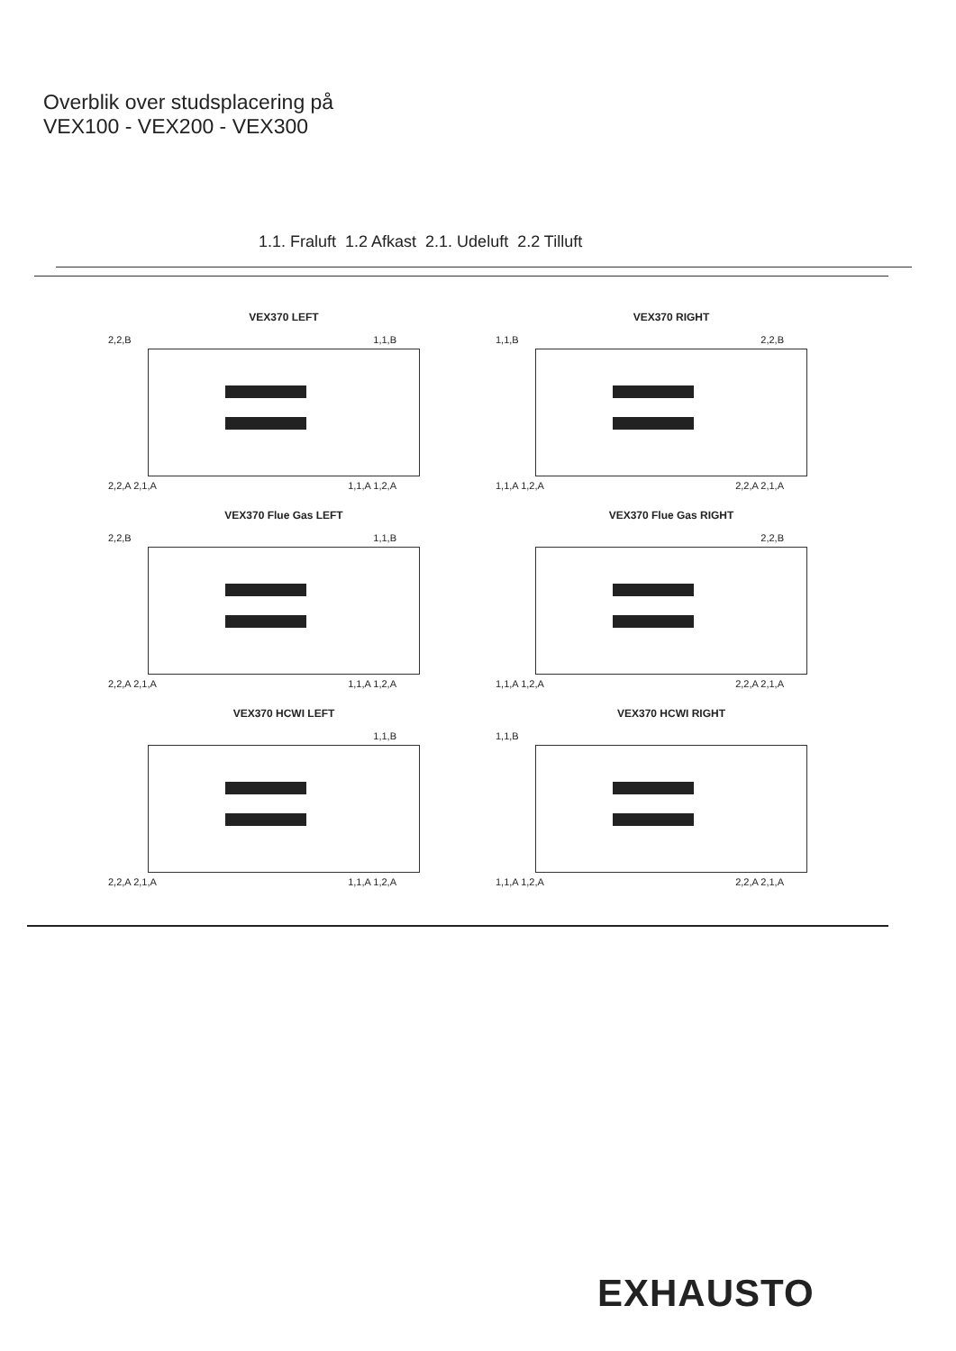Overblik over studsplacering på
VEX100 - VEX200 - VEX300
1.1. Fraluft 1.2 Afkast 2.1. Udeluft 2.2 Tilluft
VEX370 LEFT
2,2,B 1,1,B
2,2,A 2,1,A 1,1,A 1,2,A
VEX370 RIGHT
1,1,B 2,2,B
1,1,A 1,2,A 2,2,A 2,1,A
VEX370 Flue Gas LEFT
2,2,B 1,1,B
2,2,A 2,1,A 1,1,A 1,2,A
VEX370 Flue Gas RIGHT
2,2,B
1,1,A 1,2,A 2,2,A 2,1,A
VEX370 HCWI LEFT
1,1,B
2,2,A 2,1,A 1,1,A 1,2,A
VEX370 HCWI RIGHT
1,1,B
1,1,A 1,2,A 2,2,A 2,1,A
EXHAUSTO